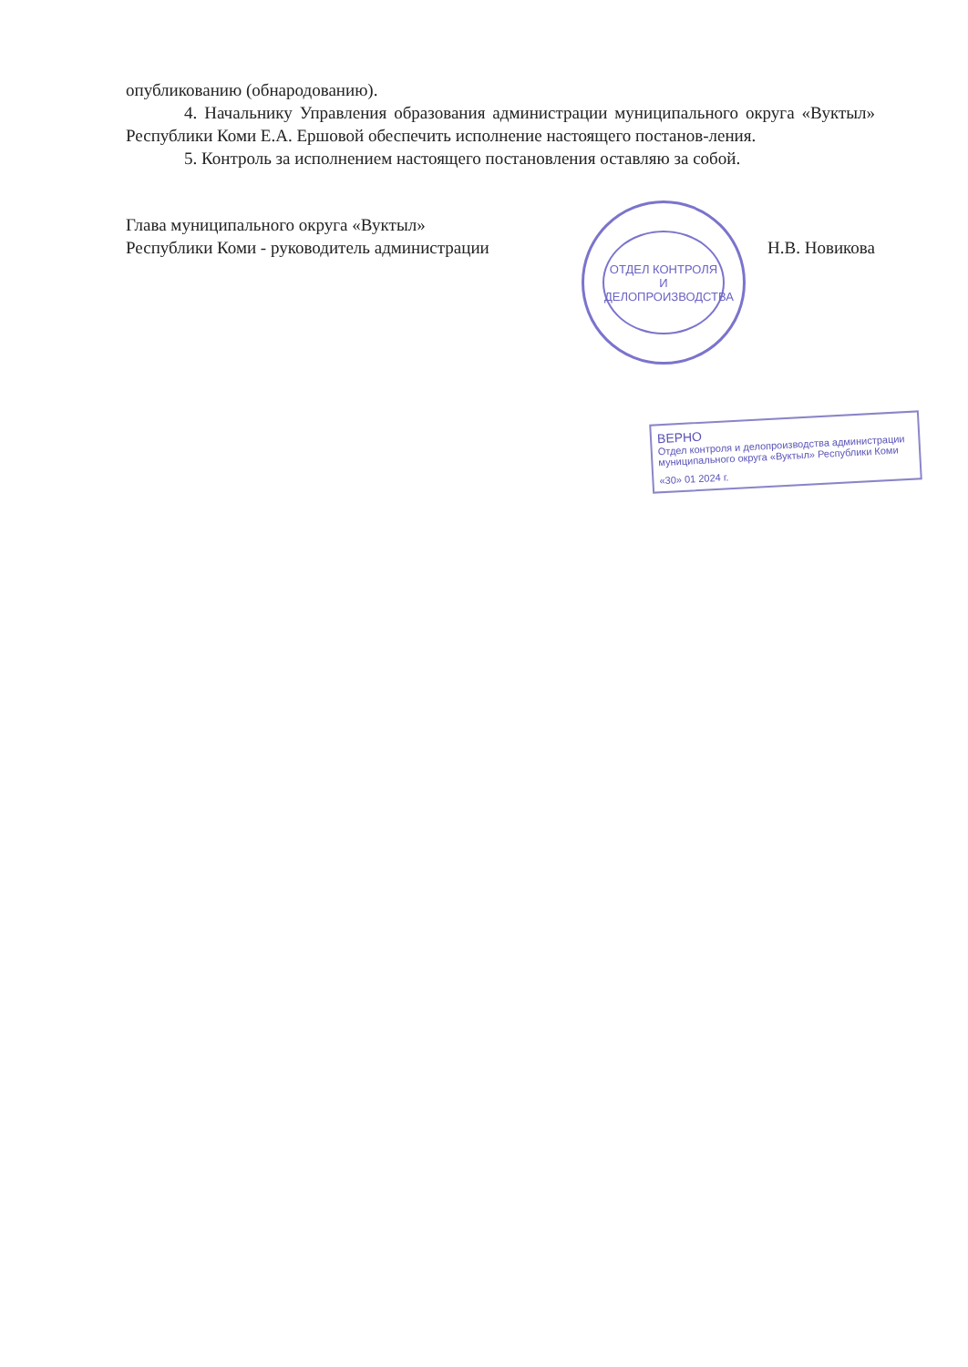опубликованию (обнародованию).
4. Начальнику Управления образования администрации муниципального округа «Вуктыл» Республики Коми Е.А. Ершовой обеспечить исполнение настоящего постанов-ления.
5. Контроль за исполнением настоящего постановления оставляю за собой.
Глава муниципального округа «Вуктыл»
Республики Коми - руководитель администрации
Н.В. Новикова
ОТДЕЛ КОНТРОЛЯ И
ДЕЛОПРОИЗВОДСТВА
ВЕРНО
Отдел контроля и делопроизводства администрации муниципального округа «Вуктыл» Республики Коми
«30» 01 2024 г.